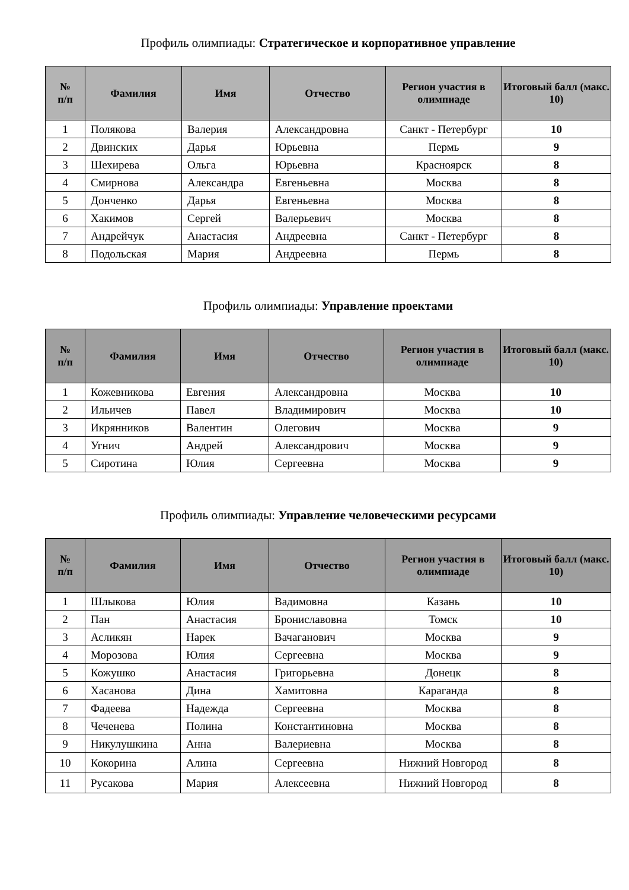Профиль олимпиады: Стратегическое и корпоративное управление
| № п/п | Фамилия | Имя | Отчество | Регион участия в олимпиаде | Итоговый балл (макс. 10) |
| --- | --- | --- | --- | --- | --- |
| 1 | Полякова | Валерия | Александровна | Санкт - Петербург | 10 |
| 2 | Двинских | Дарья | Юрьевна | Пермь | 9 |
| 3 | Шехирева | Ольга | Юрьевна | Красноярск | 8 |
| 4 | Смирнова | Александра | Евгеньевна | Москва | 8 |
| 5 | Донченко | Дарья | Евгеньевна | Москва | 8 |
| 6 | Хакимов | Сергей | Валерьевич | Москва | 8 |
| 7 | Андрейчук | Анастасия | Андреевна | Санкт - Петербург | 8 |
| 8 | Подольская | Мария | Андреевна | Пермь | 8 |
Профиль олимпиады: Управление проектами
| № п/п | Фамилия | Имя | Отчество | Регион участия в олимпиаде | Итоговый балл (макс. 10) |
| --- | --- | --- | --- | --- | --- |
| 1 | Кожевникова | Евгения | Александровна | Москва | 10 |
| 2 | Ильичев | Павел | Владимирович | Москва | 10 |
| 3 | Икрянников | Валентин | Олегович | Москва | 9 |
| 4 | Угнич | Андрей | Александрович | Москва | 9 |
| 5 | Сиротина | Юлия | Сергеевна | Москва | 9 |
Профиль олимпиады: Управление человеческими ресурсами
| № п/п | Фамилия | Имя | Отчество | Регион участия в олимпиаде | Итоговый балл (макс. 10) |
| --- | --- | --- | --- | --- | --- |
| 1 | Шлыкова | Юлия | Вадимовна | Казань | 10 |
| 2 | Пан | Анастасия | Брониславовна | Томск | 10 |
| 3 | Асликян | Нарек | Вачаганович | Москва | 9 |
| 4 | Морозова | Юлия | Сергеевна | Москва | 9 |
| 5 | Кожушко | Анастасия | Григорьевна | Донецк | 8 |
| 6 | Хасанова | Дина | Хамитовна | Караганда | 8 |
| 7 | Фадеева | Надежда | Сергеевна | Москва | 8 |
| 8 | Чеченева | Полина | Константиновна | Москва | 8 |
| 9 | Никулушкина | Анна | Валериевна | Москва | 8 |
| 10 | Кокорина | Алина | Сергеевна | Нижний Новгород | 8 |
| 11 | Русакова | Мария | Алексеевна | Нижний Новгород | 8 |